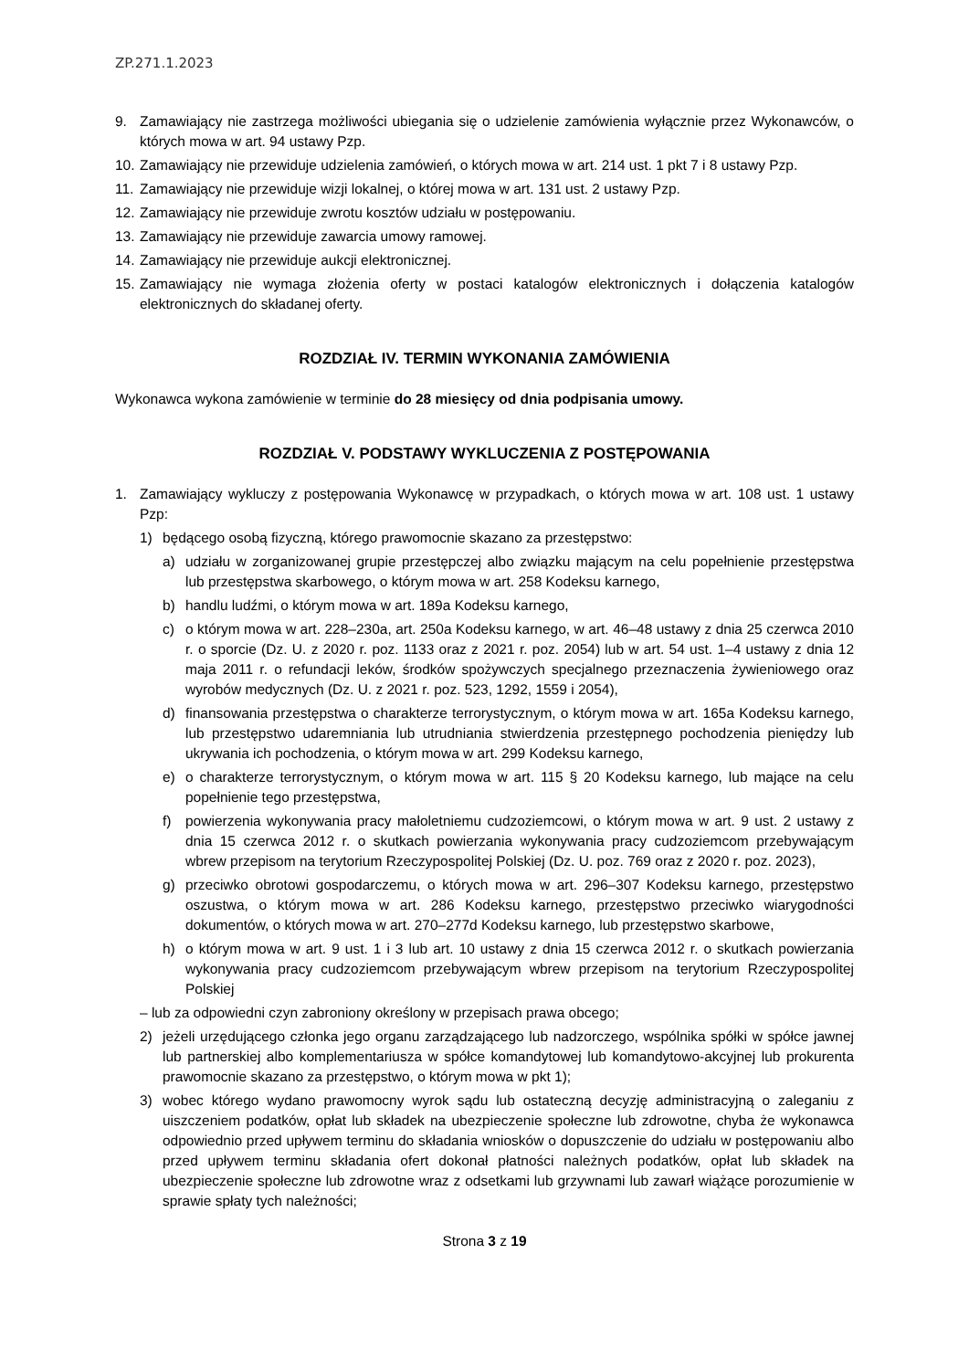ZP.271.1.2023
9. Zamawiający nie zastrzega możliwości ubiegania się o udzielenie zamówienia wyłącznie przez Wykonawców, o których mowa w art. 94 ustawy Pzp.
10. Zamawiający nie przewiduje udzielenia zamówień, o których mowa w art. 214 ust. 1 pkt 7 i 8 ustawy Pzp.
11. Zamawiający nie przewiduje wizji lokalnej, o której mowa w art. 131 ust. 2 ustawy Pzp.
12. Zamawiający nie przewiduje zwrotu kosztów udziału w postępowaniu.
13. Zamawiający nie przewiduje zawarcia umowy ramowej.
14. Zamawiający nie przewiduje aukcji elektronicznej.
15. Zamawiający nie wymaga złożenia oferty w postaci katalogów elektronicznych i dołączenia katalogów elektronicznych do składanej oferty.
ROZDZIAŁ IV. TERMIN WYKONANIA ZAMÓWIENIA
Wykonawca wykona zamówienie w terminie do 28 miesięcy od dnia podpisania umowy.
ROZDZIAŁ V. PODSTAWY WYKLUCZENIA Z POSTĘPOWANIA
1. Zamawiający wykluczy z postępowania Wykonawcę w przypadkach, o których mowa w art. 108 ust. 1 ustawy Pzp:
1) będącego osobą fizyczną, którego prawomocnie skazano za przestępstwo:
a) udziału w zorganizowanej grupie przestępczej albo związku mającym na celu popełnienie przestępstwa lub przestępstwa skarbowego, o którym mowa w art. 258 Kodeksu karnego,
b) handlu ludźmi, o którym mowa w art. 189a Kodeksu karnego,
c) o którym mowa w art. 228–230a, art. 250a Kodeksu karnego, w art. 46–48 ustawy z dnia 25 czerwca 2010 r. o sporcie (Dz. U. z 2020 r. poz. 1133 oraz z 2021 r. poz. 2054) lub w art. 54 ust. 1–4 ustawy z dnia 12 maja 2011 r. o refundacji leków, środków spożywczych specjalnego przeznaczenia żywieniowego oraz wyrobów medycznych (Dz. U. z 2021 r. poz. 523, 1292, 1559 i 2054),
d) finansowania przestępstwa o charakterze terrorystycznym, o którym mowa w art. 165a Kodeksu karnego, lub przestępstwo udaremniania lub utrudniania stwierdzenia przestępnego pochodzenia pieniędzy lub ukrywania ich pochodzenia, o którym mowa w art. 299 Kodeksu karnego,
e) o charakterze terrorystycznym, o którym mowa w art. 115 § 20 Kodeksu karnego, lub mające na celu popełnienie tego przestępstwa,
f) powierzenia wykonywania pracy małoletniemu cudzoziemcowi, o którym mowa w art. 9 ust. 2 ustawy z dnia 15 czerwca 2012 r. o skutkach powierzania wykonywania pracy cudzoziemcom przebywającym wbrew przepisom na terytorium Rzeczypospolitej Polskiej (Dz. U. poz. 769 oraz z 2020 r. poz. 2023),
g) przeciwko obrotowi gospodarczemu, o których mowa w art. 296–307 Kodeksu karnego, przestępstwo oszustwa, o którym mowa w art. 286 Kodeksu karnego, przestępstwo przeciwko wiarygodności dokumentów, o których mowa w art. 270–277d Kodeksu karnego, lub przestępstwo skarbowe,
h) o którym mowa w art. 9 ust. 1 i 3 lub art. 10 ustawy z dnia 15 czerwca 2012 r. o skutkach powierzania wykonywania pracy cudzoziemcom przebywającym wbrew przepisom na terytorium Rzeczypospolitej Polskiej
– lub za odpowiedni czyn zabroniony określony w przepisach prawa obcego;
2) jeżeli urzędującego członka jego organu zarządzającego lub nadzorczego, wspólnika spółki w spółce jawnej lub partnerskiej albo komplementariusza w spółce komandytowej lub komandytowo-akcyjnej lub prokurenta prawomocnie skazano za przestępstwo, o którym mowa w pkt 1);
3) wobec którego wydano prawomocny wyrok sądu lub ostateczną decyzję administracyjną o zaleganiu z uiszczeniem podatków, opłat lub składek na ubezpieczenie społeczne lub zdrowotne, chyba że wykonawca odpowiednio przed upływem terminu do składania wniosków o dopuszczenie do udziału w postępowaniu albo przed upływem terminu składania ofert dokonał płatności należnych podatków, opłat lub składek na ubezpieczenie społeczne lub zdrowotne wraz z odsetkami lub grzywnami lub zawarł wiążące porozumienie w sprawie spłaty tych należności;
Strona 3 z 19